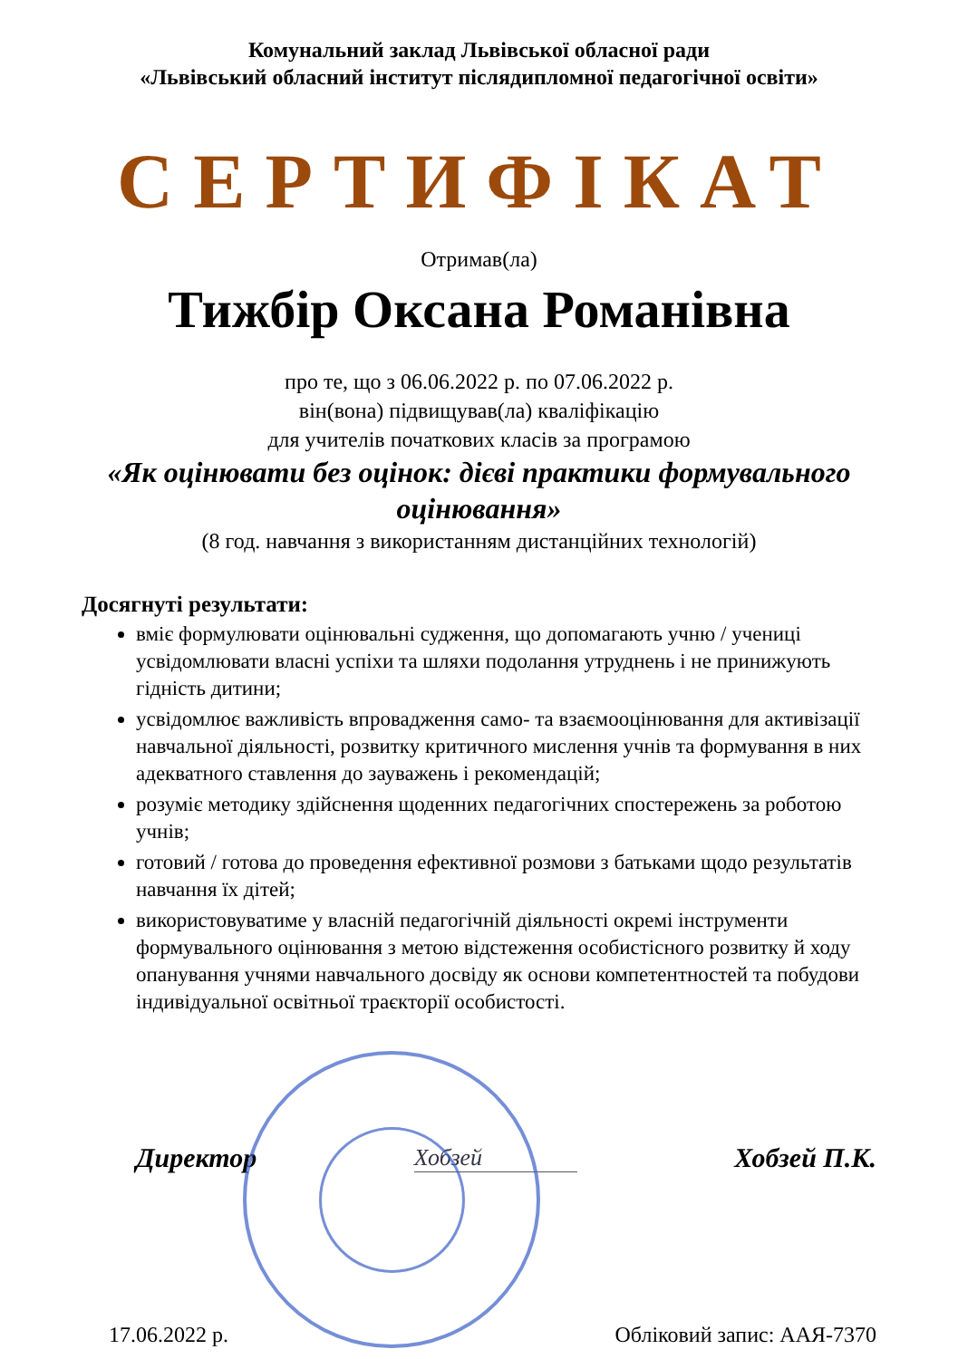Комунальний заклад Львівської обласної ради
«Львівський обласний інститут післядипломної педагогічної освіти»
СЕРТИФІКАТ
Отримав(ла)
Тижбір Оксана Романівна
про те, що з 06.06.2022 р. по 07.06.2022 р.
він(вона) підвищував(ла) кваліфікацію
для учителів початкових класів за програмою
«Як оцінювати без оцінок: дієві практики формувального оцінювання»
(8 год. навчання з використанням дистанційних технологій)
Досягнуті результати:
вміє формулювати оцінювальні судження, що допомагають учню / учениці усвідомлювати власні успіхи та шляхи подолання утруднень і не принижують гідність дитини;
усвідомлює важливість впровадження само- та взаємооцінювання для активізації навчальної діяльності, розвитку критичного мислення учнів та формування в них адекватного ставлення до зауважень і рекомендацій;
розуміє методику здійснення щоденних педагогічних спостережень за роботою учнів;
готовий / готова до проведення ефективної розмови з батьками щодо результатів навчання їх дітей;
використовуватиме у власній педагогічній діяльності окремі інструменти формувального оцінювання з метою відстеження особистісного розвитку й ходу опанування учнями навчального досвіду як основи компетентностей та побудови індивідуальної освітньої траєкторії особистості.
Директор Хобзей Хобзей П.К.
17.06.2022 р. Обліковий запис: ААЯ-7370